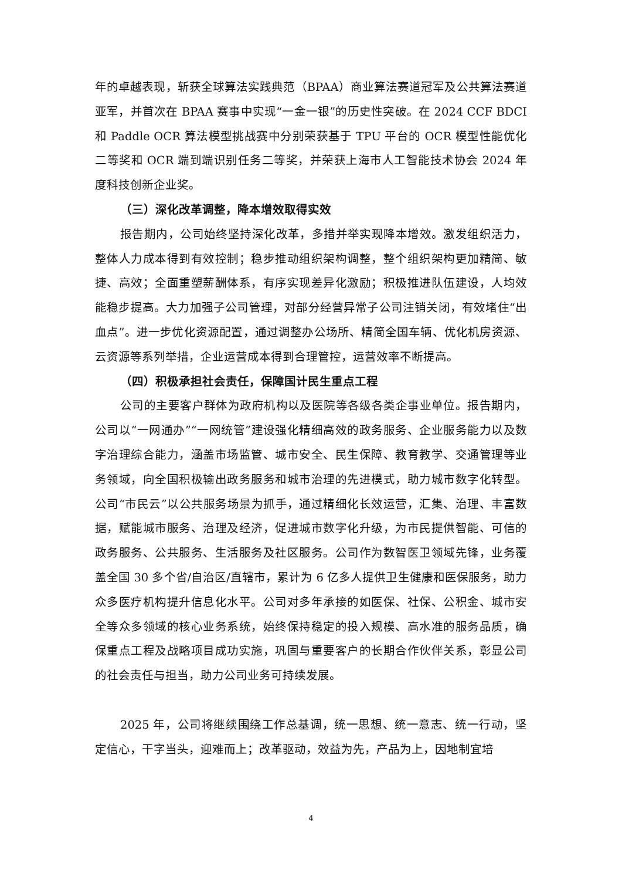年的卓越表现，斩获全球算法实践典范（BPAA）商业算法赛道冠军及公共算法赛道亚军，并首次在 BPAA 赛事中实现“一金一银”的历史性突破。在 2024 CCF BDCI 和 Paddle OCR 算法模型挑战赛中分别荣获基于 TPU 平台的 OCR 模型性能优化二等奖和 OCR 端到端识别任务二等奖，并荣获上海市人工智能技术协会 2024 年度科技创新企业奖。
（三）深化改革调整，降本增效取得实效
报告期内，公司始终坚持深化改革，多措并举实现降本增效。激发组织活力，整体人力成本得到有效控制；稳步推动组织架构调整，整个组织架构更加精简、敏捷、高效；全面重塑薪酬体系，有序实现差异化激励；积极推进队伍建设，人均效能稳步提高。大力加强子公司管理，对部分经营异常子公司注销关闭，有效堵住“出血点”。进一步优化资源配置，通过调整办公场所、精简全国车辆、优化机房资源、云资源等系列举措，企业运营成本得到合理管控，运营效率不断提高。
（四）积极承担社会责任，保障国计民生重点工程
公司的主要客户群体为政府机构以及医院等各级各类企事业单位。报告期内，公司以“一网通办”“一网统管”建设强化精细高效的政务服务、企业服务能力以及数字治理综合能力，涵盖市场监管、城市安全、民生保障、教育教学、交通管理等业务领域，向全国积极输出政务服务和城市治理的先进模式，助力城市数字化转型。公司“市民云”以公共服务场景为抓手，通过精细化长效运营，汇集、治理、丰富数据，赋能城市服务、治理及经济，促进城市数字化升级，为市民提供智能、可信的政务服务、公共服务、生活服务及社区服务。公司作为数智医卫领域先锋，业务覆盖全国 30 多个省/自治区/直辖市，累计为 6 亿多人提供卫生健康和医保服务，助力众多医疗机构提升信息化水平。公司对多年承接的如医保、社保、公积金、城市安全等众多领域的核心业务系统，始终保持稳定的投入规模、高水准的服务品质，确保重点工程及战略项目成功实施，巩固与重要客户的长期合作伙伴关系，彰显公司的社会责任与担当，助力公司业务可持续发展。
2025 年，公司将继续围绕工作总基调，统一思想、统一意志、统一行动，坚定信心，干字当头，迎难而上；改革驱动，效益为先，产品为上，因地制宜培
4